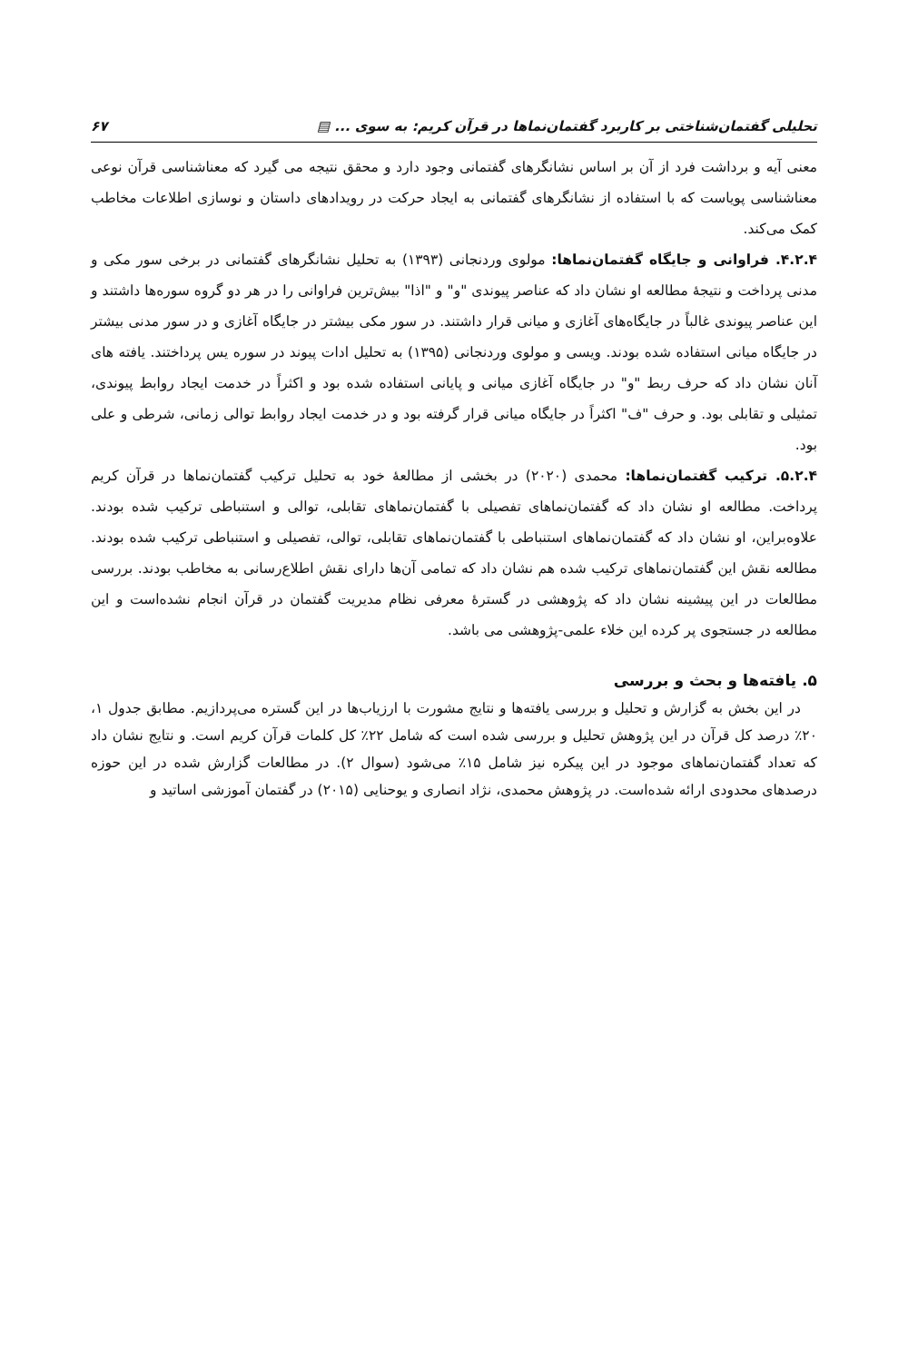تحلیلی گفتمان‌شناختی بر کاربرد گفتمان‌نماها در قرآن کریم: به سوی ... ▤ ۶۷
معنی آیه و برداشت فرد از آن بر اساس نشانگرهای گفتمانی وجود دارد و محقق نتیجه می گیرد که معناشناسی قرآن نوعی معناشناسی پویاست که با استفاده از نشانگرهای گفتمانی به ایجاد حرکت در رویدادهای داستان و نوسازی اطلاعات مخاطب کمک می‌کند.
۴.۲.۴. فراوانی و جایگاه گفتمان‌نماها: مولوی وردنجانی (۱۳۹۳) به تحلیل نشانگرهای گفتمانی در برخی سور مکی و مدنی پرداخت و نتیجهٔ مطالعه او نشان داد که عناصر پیوندی "و" و "اذا" بیش‌ترین فراوانی را در هر دو گروه سوره‌ها داشتند و این عناصر پیوندی غالباً در جایگاه‌های آغازی و میانی قرار داشتند. در سور مکی بیشتر در جایگاه آغازی و در سور مدنی بیشتر در جایگاه میانی استفاده شده بودند. ویسی و مولوی وردنجانی (۱۳۹۵) به تحلیل ادات پیوند در سوره یس پرداختند. یافته های آنان نشان داد که حرف ربط "و" در جایگاه آغازی میانی و پایانی استفاده شده بود و اکثراً در خدمت ایجاد روابط پیوندی، تمثیلی و تقابلی بود. و حرف "ف" اکثراً در جایگاه میانی قرار گرفته بود و در خدمت ایجاد روابط توالی زمانی، شرطی و علی بود.
۵.۲.۴. ترکیب گفتمان‌نماها: محمدی (۲۰۲۰) در بخشی از مطالعهٔ خود به تحلیل ترکیب گفتمان‌نماها در قرآن کریم پرداخت. مطالعه او نشان داد که گفتمان‌نماهای تفصیلی با گفتمان‌نماهای تقابلی، توالی و استنباطی ترکیب شده بودند. علاوه‌براین، او نشان داد که گفتمان‌نماهای استنباطی با گفتمان‌نماهای تقابلی، توالی، تفصیلی و استنباطی ترکیب شده بودند. مطالعه نقش این گفتمان‌نماهای ترکیب شده هم نشان داد که تمامی آن‌ها دارای نقش اطلاع‌رسانی به مخاطب بودند. بررسی مطالعات در این پیشینه نشان داد که پژوهشی در گسترهٔ معرفی نظام مدیریت گفتمان در قرآن انجام نشده‌است و این مطالعه در جستجوی پر کرده این خلاء علمی-پژوهشی می باشد.
۵. یافته‌ها و بحث و بررسی
در این بخش به گزارش و تحلیل و بررسی یافته‌ها و نتایج مشورت با ارزیاب‌ها در این گستره می‌پردازیم. مطابق جدول ۱، ۲۰٪ درصد کل قرآن در این پژوهش تحلیل و بررسی شده است که شامل ۲۲٪ کل کلمات قرآن کریم است. و نتایج نشان داد که تعداد گفتمان‌نماهای موجود در این پیکره نیز شامل ۱۵٪ می‌شود (سوال ۲). در مطالعات گزارش شده در این حوزه درصدهای محدودی ارائه شده‌است. در پژوهش محمدی، نژاد انصاری و یوحنایی (۲۰۱۵) در گفتمان آموزشی اساتید و